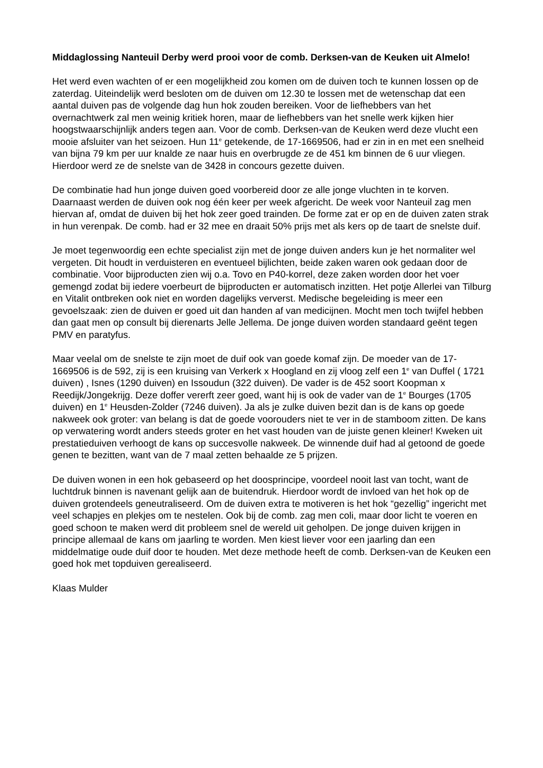Middaglossing Nanteuil Derby werd prooi voor de comb. Derksen-van de Keuken uit Almelo!
Het werd even wachten of er een mogelijkheid zou komen om de duiven toch te kunnen lossen op de zaterdag. Uiteindelijk werd besloten om de duiven om 12.30 te lossen met de wetenschap dat een aantal duiven pas de volgende dag hun hok zouden bereiken. Voor de liefhebbers van het overnachtwerk zal men weinig kritiek horen, maar de liefhebbers van het snelle werk kijken hier hoogstwaarschijnlijk anders tegen aan. Voor de comb. Derksen-van de Keuken werd deze vlucht een mooie afsluiter van het seizoen. Hun 11<sup>e</sup> getekende, de 17-1669506, had er zin in en met een snelheid van bijna 79 km per uur knalde ze naar huis en overbrugde ze de 451 km binnen de 6 uur vliegen. Hierdoor werd ze de snelste van de 3428 in concours gezette duiven.
De combinatie had hun jonge duiven goed voorbereid door ze alle jonge vluchten in te korven. Daarnaast werden de duiven ook nog één keer per week afgericht. De week voor Nanteuil zag men hiervan af, omdat de duiven bij het hok zeer goed trainden. De forme zat er op en de duiven zaten strak in hun verenpak. De comb. had er 32 mee en draait 50% prijs met als kers op de taart de snelste duif.
Je moet tegenwoordig een echte specialist zijn met de jonge duiven anders kun je het normaliter wel vergeten. Dit houdt in verduisteren en eventueel bijlichten, beide zaken waren ook gedaan door de combinatie. Voor bijproducten zien wij o.a. Tovo en P40-korrel, deze zaken worden door het voer gemengd zodat bij iedere voerbeurt de bijproducten er automatisch inzitten. Het potje Allerlei van Tilburg en Vitalit ontbreken ook niet en worden dagelijks ververst. Medische begeleiding is meer een gevoelszaak: zien de duiven er goed uit dan handen af van medicijnen. Mocht men toch twijfel hebben dan gaat men op consult bij dierenarts Jelle Jellema. De jonge duiven worden standaard geënt tegen PMV en paratyfus.
Maar veelal om de snelste te zijn moet de duif ook van goede komaf zijn. De moeder van de 17-1669506 is de 592, zij is een kruising van Verkerk x Hoogland en zij vloog zelf een 1<sup>e</sup> van Duffel ( 1721 duiven) , Isnes (1290 duiven) en Issoudun (322 duiven). De vader is de 452 soort Koopman x Reedijk/Jongekrijg. Deze doffer vererft zeer goed, want hij is ook de vader van de 1<sup>e</sup> Bourges (1705 duiven) en 1<sup>e</sup> Heusden-Zolder (7246 duiven). Ja als je zulke duiven bezit dan is de kans op goede nakweek ook groter: van belang is dat de goede voorouders niet te ver in de stamboom zitten. De kans op verwatering wordt anders steeds groter en het vast houden van de juiste genen kleiner! Kweken uit prestatieduiven verhoogt de kans op succesvolle nakweek. De winnende duif had al getoond de goede genen te bezitten, want van de 7 maal zetten behaalde ze 5 prijzen.
De duiven wonen in een hok gebaseerd op het doosprincipe, voordeel nooit last van tocht, want de luchtdruk binnen is navenant gelijk aan de buitendruk. Hierdoor wordt de invloed van het hok op de duiven grotendeels geneutraliseerd. Om de duiven extra te motiveren is het hok “gezellig” ingericht met veel schapjes en plekjes om te nestelen. Ook bij de comb. zag men coli, maar door licht te voeren en goed schoon te maken werd dit probleem snel de wereld uit geholpen. De jonge duiven krijgen in principe allemaal de kans om jaarling te worden. Men kiest liever voor een jaarling dan een middelmatige oude duif door te houden. Met deze methode heeft de comb. Derksen-van de Keuken een goed hok met topduiven gerealiseerd.
Klaas Mulder